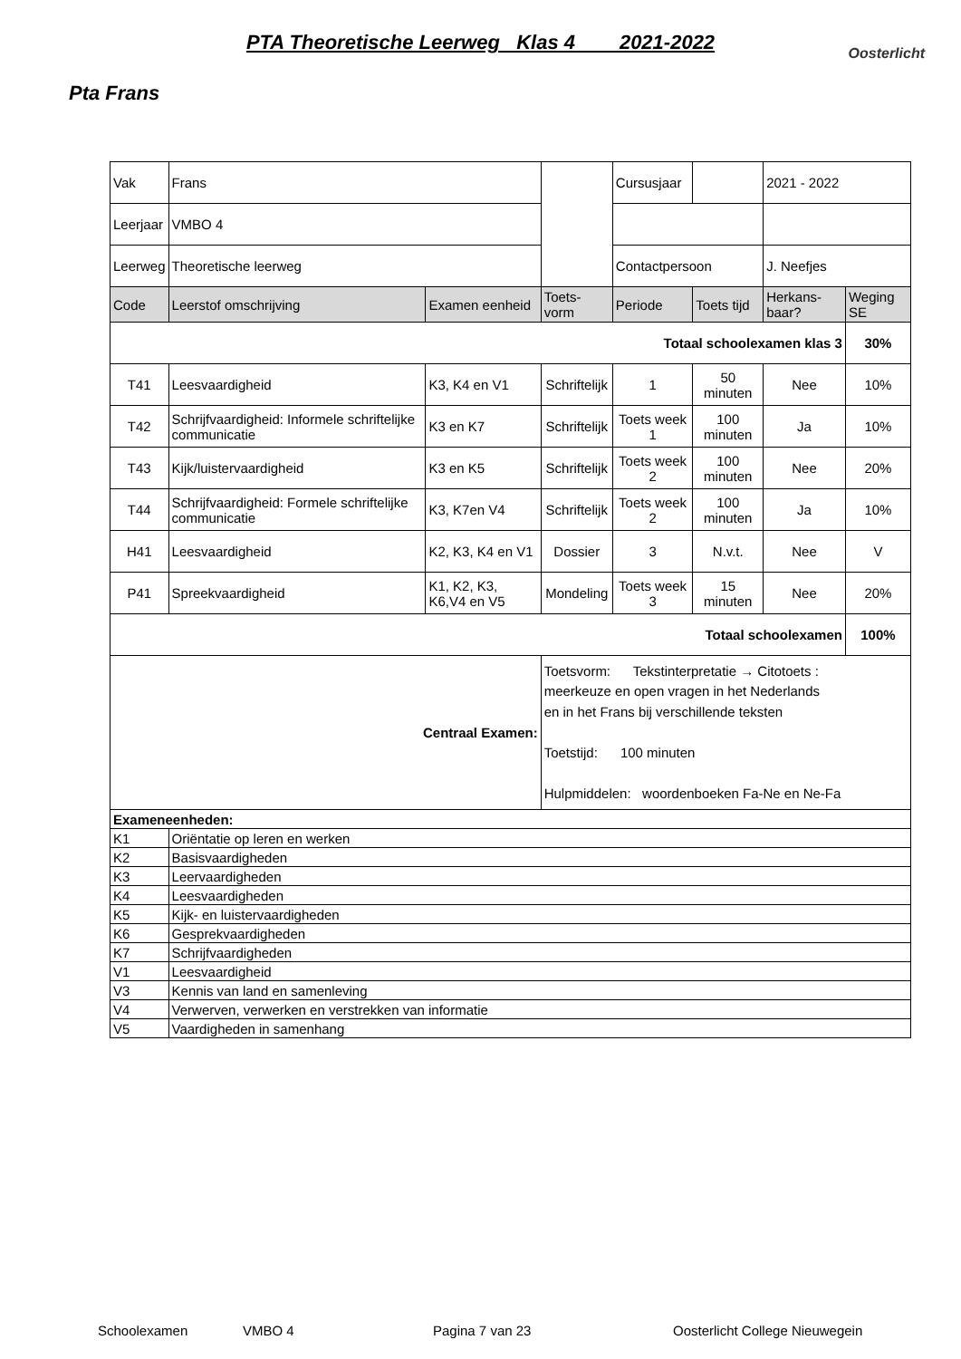PTA Theoretische Leerweg Klas 4 2021-2022
Oosterlicht
Pta Frans
| Vak | Frans | | | Cursusjaar | | 2021 - 2022 | |
| Leerjaar | VMBO 4 | | | | | | |
| Leerweg | Theoretische leerweg | | | Contactpersoon | | J. Neefjes | |
| Code | Leerstof omschrijving | Examen eenheid | Toets-vorm | Periode | Toets tijd | Herkans-baar? | Weging SE |
| Totaal schoolexamen klas 3 | | | | | | | 30% |
| T41 | Leesvaardigheid | K3, K4 en V1 | Schriftelijk | 1 | 50 minuten | Nee | 10% |
| T42 | Schrijfvaardigheid: Informele schriftelijke communicatie | K3 en K7 | Schriftelijk | Toets week 1 | 100 minuten | Ja | 10% |
| T43 | Kijk/luistervaardigheid | K3 en K5 | Schriftelijk | Toets week 2 | 100 minuten | Nee | 20% |
| T44 | Schrijfvaardigheid: Formele schriftelijke communicatie | K3, K7en V4 | Schriftelijk | Toets week 2 | 100 minuten | Ja | 10% |
| H41 | Leesvaardigheid | K2, K3, K4 en V1 | Dossier | 3 | N.v.t. | Nee | V |
| P41 | Spreekvaardigheid | K1, K2, K3, K6,V4 en V5 | Mondeling | Toets week 3 | 15 minuten | Nee | 20% |
| Totaal schoolexamen | | | | | | | 100% |
| Centraal Examen: | | | Toetsvorm: Tekstinterpretatie → Citotoets : meerkeuze en open vragen in het Nederlands en in het Frans bij verschillende teksten Toetstijd: 100 minuten Hulpmiddelen: woordenboeken Fa-Ne en Ne-Fa | | | | |
| Exameneenheden: | | | | | | | |
| K1 | Oriëntatie op leren en werken | | | | | | |
| K2 | Basisvaardigheden | | | | | | |
| K3 | Leervaardigheden | | | | | | |
| K4 | Leesvaardigheden | | | | | | |
| K5 | Kijk- en luistervaardigheden | | | | | | |
| K6 | Gesprekvaardigheden | | | | | | |
| K7 | Schrijfvaardigheden | | | | | | |
| V1 | Leesvaardigheid | | | | | | |
| V3 | Kennis van land en samenleving | | | | | | |
| V4 | Verwerven, verwerken en verstrekken van informatie | | | | | | |
| V5 | Vaardigheden in samenhang | | | | | | |
Schoolexamen VMBO 4 Pagina 7 van 23 Oosterlicht College Nieuwegein